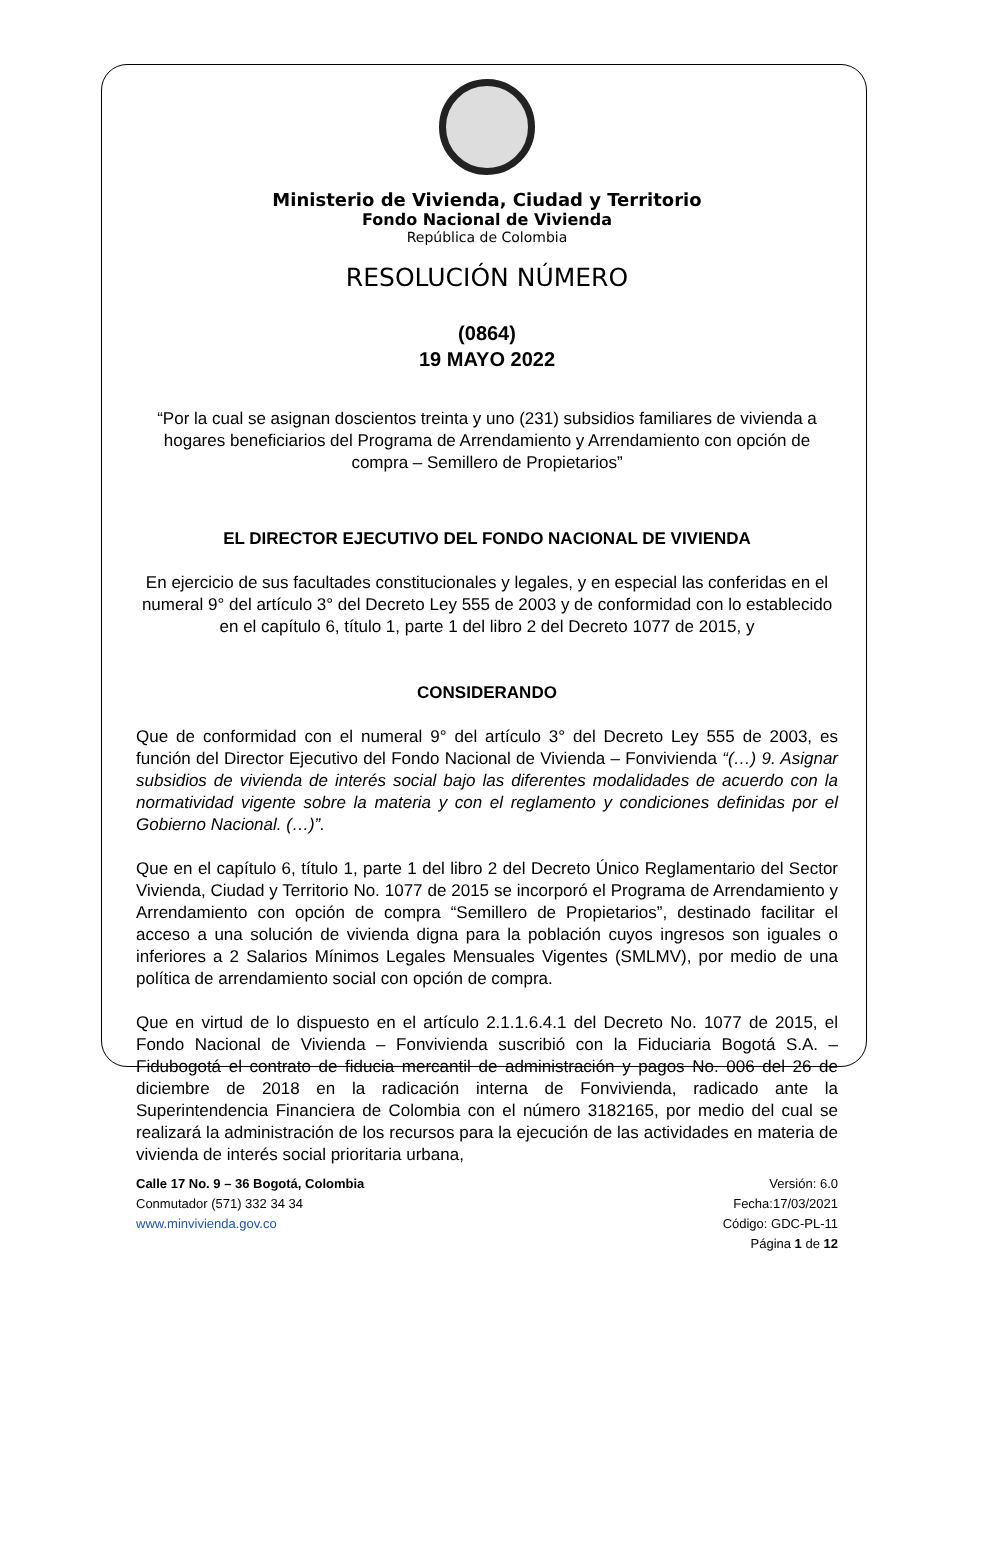Ministerio de Vivienda, Ciudad y Territorio
Fondo Nacional de Vivienda
República de Colombia
RESOLUCIÓN NÚMERO
(0864)
19 MAYO 2022
“Por la cual se asignan doscientos treinta y uno (231) subsidios familiares de vivienda a hogares beneficiarios del Programa de Arrendamiento y Arrendamiento con opción de compra – Semillero de Propietarios”
EL DIRECTOR EJECUTIVO DEL FONDO NACIONAL DE VIVIENDA
En ejercicio de sus facultades constitucionales y legales, y en especial las conferidas en el numeral 9° del artículo 3° del Decreto Ley 555 de 2003 y de conformidad con lo establecido en el capítulo 6, título 1, parte 1 del libro 2 del Decreto 1077 de 2015, y
CONSIDERANDO
Que de conformidad con el numeral 9° del artículo 3° del Decreto Ley 555 de 2003, es función del Director Ejecutivo del Fondo Nacional de Vivienda – Fonvivienda “(…) 9. Asignar subsidios de vivienda de interés social bajo las diferentes modalidades de acuerdo con la normatividad vigente sobre la materia y con el reglamento y condiciones definidas por el Gobierno Nacional. (…)”.
Que en el capítulo 6, título 1, parte 1 del libro 2 del Decreto Único Reglamentario del Sector Vivienda, Ciudad y Territorio No. 1077 de 2015 se incorporó el Programa de Arrendamiento y Arrendamiento con opción de compra “Semillero de Propietarios”, destinado facilitar el acceso a una solución de vivienda digna para la población cuyos ingresos son iguales o inferiores a 2 Salarios Mínimos Legales Mensuales Vigentes (SMLMV), por medio de una política de arrendamiento social con opción de compra.
Que en virtud de lo dispuesto en el artículo 2.1.1.6.4.1 del Decreto No. 1077 de 2015, el Fondo Nacional de Vivienda – Fonvivienda suscribió con la Fiduciaria Bogotá S.A. – Fidubogotá el contrato de fiducia mercantil de administración y pagos No. 006 del 26 de diciembre de 2018 en la radicación interna de Fonvivienda, radicado ante la Superintendencia Financiera de Colombia con el número 3182165, por medio del cual se realizará la administración de los recursos para la ejecución de las actividades en materia de vivienda de interés social prioritaria urbana,
Calle 17 No. 9 – 36 Bogotá, Colombia
Conmutador (571) 332 34 34
www.minvivienda.gov.co
Versión: 6.0
Fecha:17/03/2021
Código: GDC-PL-11
Página 1 de 12